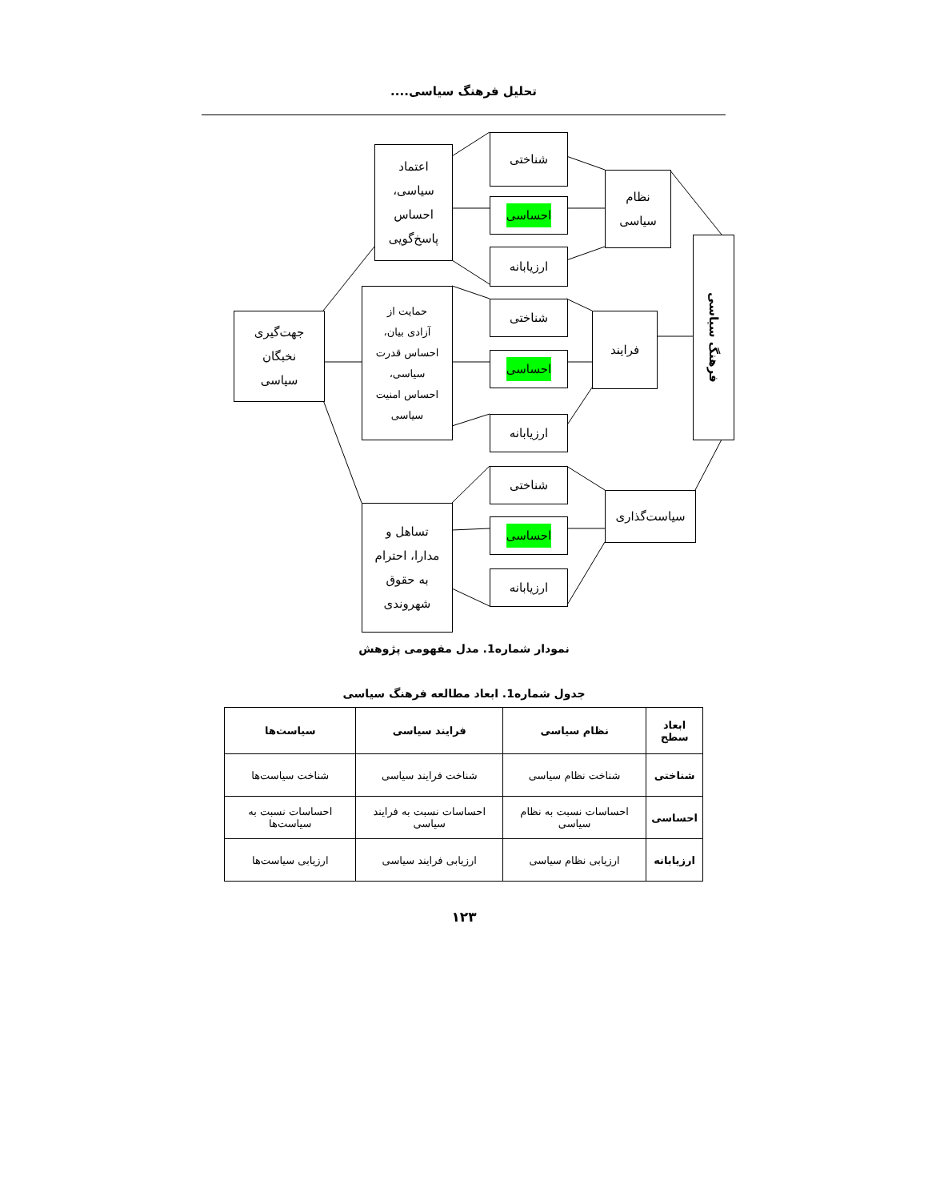تحلیل فرهنگ سیاسی....
اعتماد
سیاسی،
احساس
پاسخ‌گویی
شناختی
احساسی
ارزیابانه
نظام
سیاسی
فرهنگ سیاسی
جهت‌گیری
نخبگان
سیاسی
حمایت از
آزادی بیان،
احساس قدرت
سیاسی،
احساس امنیت
سیاسی
شناختی
احساسی
ارزیابانه
فرایند
تساهل و
مدارا، احترام
به حقوق
شهروندی
شناختی
احساسی
ارزیابانه
سیاست‌گذاری
نمودار شماره1. مدل مفهومی پژوهش
جدول شماره1. ابعاد مطالعه فرهنگ سیاسی
| ابعاد سطح | نظام سیاسی | فرایند سیاسی | سیاست‌ها |
| --- | --- | --- | --- |
| شناختی | شناخت نظام سیاسی | شناخت فرایند سیاسی | شناخت سیاست‌ها |
| احساسی | احساسات نسبت به نظام سیاسی | احساسات نسبت به فرایند سیاسی | احساسات نسبت به سیاست‌ها |
| ارزیابانه | ارزیابی نظام سیاسی | ارزیابی فرایند سیاسی | ارزیابی سیاست‌ها |
۱۲۳